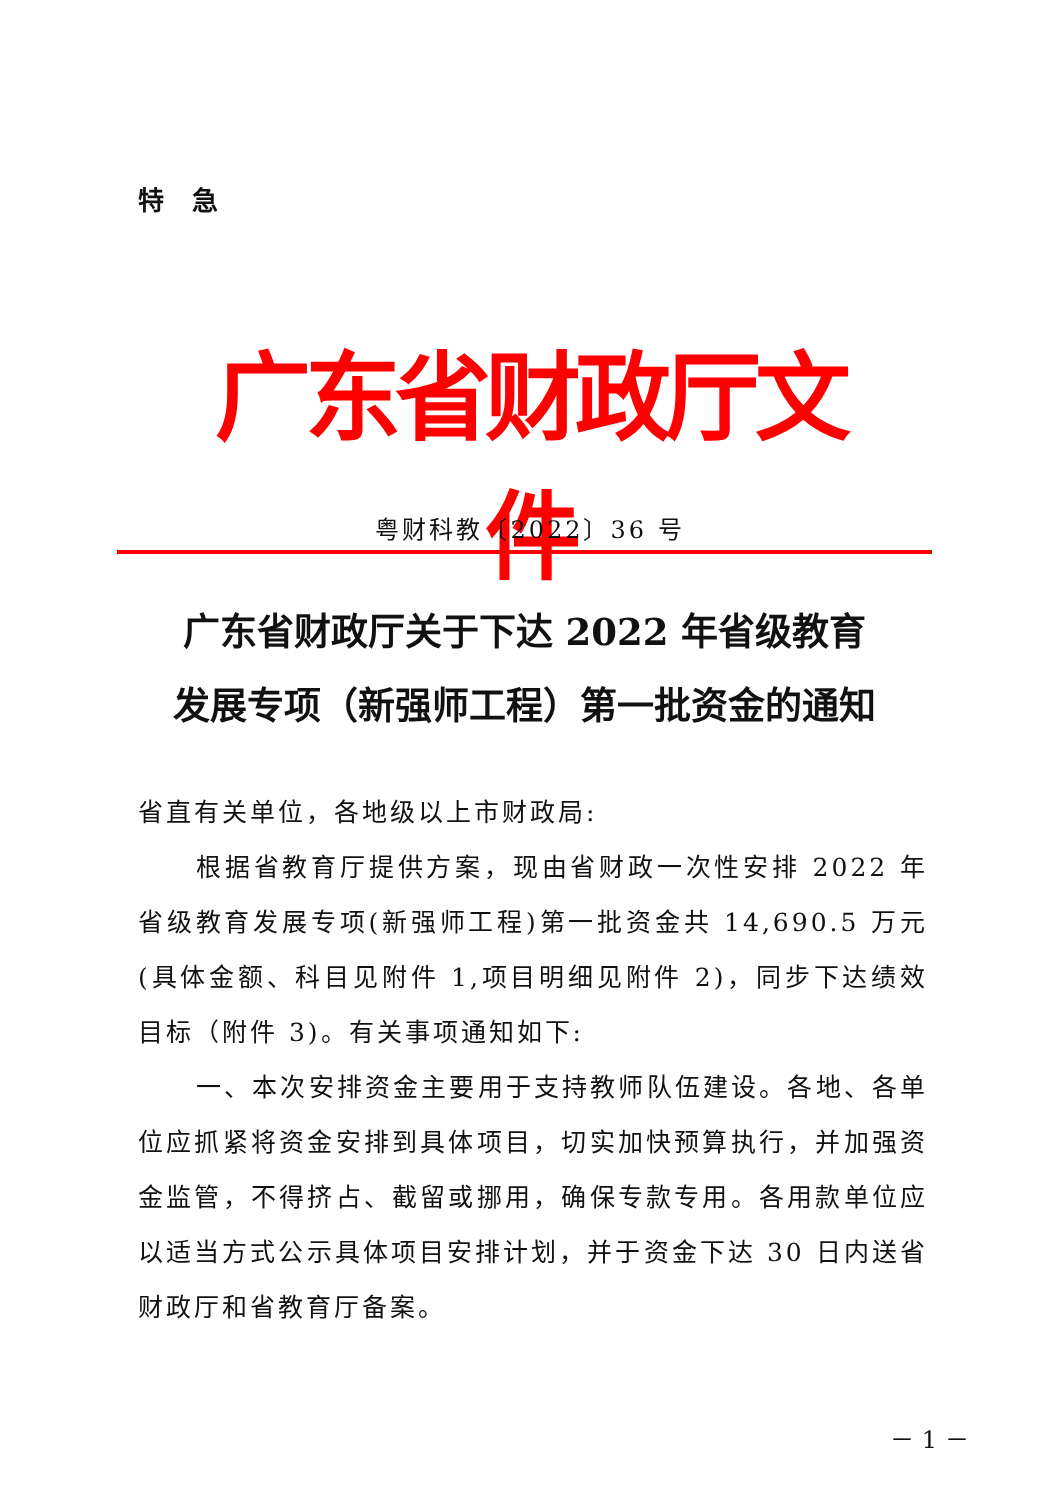特急
广东省财政厅文件
粤财科教〔2022〕36 号
广东省财政厅关于下达 2022 年省级教育
发展专项（新强师工程）第一批资金的通知
省直有关单位，各地级以上市财政局:
根据省教育厅提供方案，现由省财政一次性安排 2022 年省级教育发展专项(新强师工程)第一批资金共 14,690.5 万元(具体金额、科目见附件 1,项目明细见附件 2)，同步下达绩效目标（附件 3)。有关事项通知如下:
一、本次安排资金主要用于支持教师队伍建设。各地、各单位应抓紧将资金安排到具体项目，切实加快预算执行，并加强资金监管，不得挤占、截留或挪用，确保专款专用。各用款单位应以适当方式公示具体项目安排计划，并于资金下达 30 日内送省财政厅和省教育厅备案。
－ 1 －